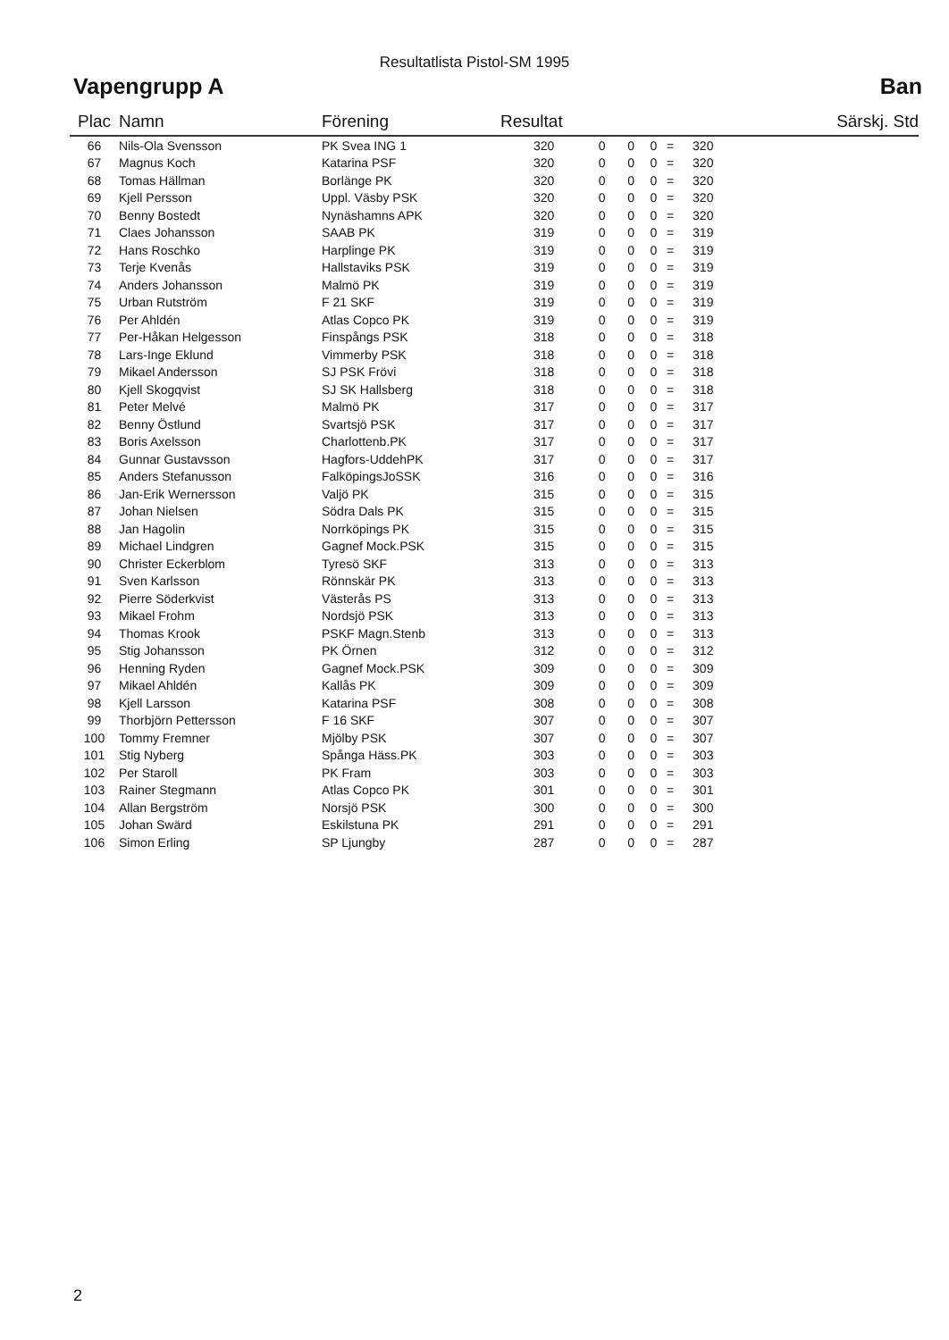Resultatlista Pistol-SM 1995
Vapengrupp A Ban
| Plac | Namn | Förening | Resultat | | | | | | Särskj. Std |
| --- | --- | --- | --- | --- | --- | --- | --- | --- | --- |
| 66 | Nils-Ola Svensson | PK Svea ING 1 | 320 | 0 | 0 | 0 | = | 320 | |
| 67 | Magnus Koch | Katarina PSF | 320 | 0 | 0 | 0 | = | 320 | |
| 68 | Tomas Hällman | Borlänge PK | 320 | 0 | 0 | 0 | = | 320 | |
| 69 | Kjell Persson | Uppl. Väsby PSK | 320 | 0 | 0 | 0 | = | 320 | |
| 70 | Benny Bostedt | Nynäshamns APK | 320 | 0 | 0 | 0 | = | 320 | |
| 71 | Claes Johansson | SAAB PK | 319 | 0 | 0 | 0 | = | 319 | |
| 72 | Hans Roschko | Harplinge PK | 319 | 0 | 0 | 0 | = | 319 | |
| 73 | Terje Kvenås | Hallstaviks PSK | 319 | 0 | 0 | 0 | = | 319 | |
| 74 | Anders Johansson | Malmö PK | 319 | 0 | 0 | 0 | = | 319 | |
| 75 | Urban Rutström | F 21 SKF | 319 | 0 | 0 | 0 | = | 319 | |
| 76 | Per Ahldén | Atlas Copco PK | 319 | 0 | 0 | 0 | = | 319 | |
| 77 | Per-Håkan Helgesson | Finspångs PSK | 318 | 0 | 0 | 0 | = | 318 | |
| 78 | Lars-Inge Eklund | Vimmerby PSK | 318 | 0 | 0 | 0 | = | 318 | |
| 79 | Mikael Andersson | SJ PSK Frövi | 318 | 0 | 0 | 0 | = | 318 | |
| 80 | Kjell Skogqvist | SJ SK Hallsberg | 318 | 0 | 0 | 0 | = | 318 | |
| 81 | Peter Melvé | Malmö PK | 317 | 0 | 0 | 0 | = | 317 | |
| 82 | Benny Östlund | Svartsjö PSK | 317 | 0 | 0 | 0 | = | 317 | |
| 83 | Boris Axelsson | Charlottenb.PK | 317 | 0 | 0 | 0 | = | 317 | |
| 84 | Gunnar Gustavsson | Hagfors-UddehPK | 317 | 0 | 0 | 0 | = | 317 | |
| 85 | Anders Stefanusson | FalköpingsJoSSK | 316 | 0 | 0 | 0 | = | 316 | |
| 86 | Jan-Erik Wernersson | Valjö PK | 315 | 0 | 0 | 0 | = | 315 | |
| 87 | Johan Nielsen | Södra Dals PK | 315 | 0 | 0 | 0 | = | 315 | |
| 88 | Jan Hagolin | Norrköpings PK | 315 | 0 | 0 | 0 | = | 315 | |
| 89 | Michael Lindgren | Gagnef Mock.PSK | 315 | 0 | 0 | 0 | = | 315 | |
| 90 | Christer Eckerblom | Tyresö SKF | 313 | 0 | 0 | 0 | = | 313 | |
| 91 | Sven Karlsson | Rönnskär PK | 313 | 0 | 0 | 0 | = | 313 | |
| 92 | Pierre Söderkvist | Västerås PS | 313 | 0 | 0 | 0 | = | 313 | |
| 93 | Mikael Frohm | Nordsjö PSK | 313 | 0 | 0 | 0 | = | 313 | |
| 94 | Thomas Krook | PSKF Magn.Stenb | 313 | 0 | 0 | 0 | = | 313 | |
| 95 | Stig Johansson | PK Örnen | 312 | 0 | 0 | 0 | = | 312 | |
| 96 | Henning Ryden | Gagnef Mock.PSK | 309 | 0 | 0 | 0 | = | 309 | |
| 97 | Mikael Ahldén | Kallås PK | 309 | 0 | 0 | 0 | = | 309 | |
| 98 | Kjell Larsson | Katarina PSF | 308 | 0 | 0 | 0 | = | 308 | |
| 99 | Thorbjörn Pettersson | F 16 SKF | 307 | 0 | 0 | 0 | = | 307 | |
| 100 | Tommy Fremner | Mjölby PSK | 307 | 0 | 0 | 0 | = | 307 | |
| 101 | Stig Nyberg | Spånga Häss.PK | 303 | 0 | 0 | 0 | = | 303 | |
| 102 | Per Staroll | PK Fram | 303 | 0 | 0 | 0 | = | 303 | |
| 103 | Rainer Stegmann | Atlas Copco PK | 301 | 0 | 0 | 0 | = | 301 | |
| 104 | Allan Bergström | Norsjö PSK | 300 | 0 | 0 | 0 | = | 300 | |
| 105 | Johan Swärd | Eskilstuna PK | 291 | 0 | 0 | 0 | = | 291 | |
| 106 | Simon Erling | SP Ljungby | 287 | 0 | 0 | 0 | = | 287 | |
2